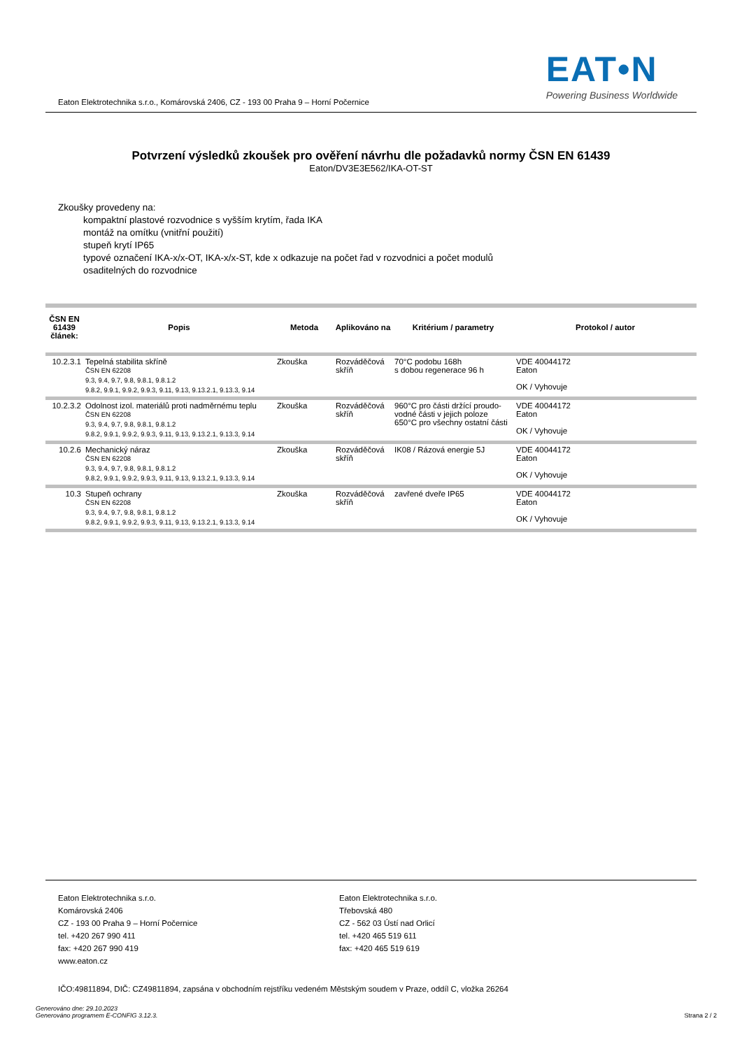Eaton Elektrotechnika s.r.o., Komárovská 2406, CZ - 193 00 Praha 9 – Horní Počernice
EAT•N
Powering Business Worldwide
Potvrzení výsledků zkoušek pro ověření návrhu dle požadavků normy ČSN EN 61439
Eaton/DV3E3E562/IKA-OT-ST
Zkoušky provedeny na:
kompaktní plastové rozvodnice s vyšším krytím, řada IKA
montáž na omítku (vnitřní použití)
stupeň krytí IP65
typové označení IKA-x/x-OT, IKA-x/x-ST, kde x odkazuje na počet řad v rozvodnici a počet modulů
osaditelných do rozvodnice
| ČSN EN 61439 článek: | Popis | Metoda | Aplikováno na | Kritérium / parametry | Protokol / autor |
| --- | --- | --- | --- | --- | --- |
| 10.2.3.1 | Tepelná stabilita skříně ČSN EN 62208 9.3, 9.4, 9.7, 9.8, 9.8.1, 9.8.1.2 9.8.2, 9.9.1, 9.9.2, 9.9.3, 9.11, 9.13, 9.13.2.1, 9.13.3, 9.14 | Zkouška | Rozváděčová skříň | 70°C podobu 168h s dobou regenerace 96 h | VDE 40044172 Eaton OK / Vyhovuje |
| 10.2.3.2 | Odolnost izol. materiálů proti nadměrnému teplu ČSN EN 62208 9.3, 9.4, 9.7, 9.8, 9.8.1, 9.8.1.2 9.8.2, 9.9.1, 9.9.2, 9.9.3, 9.11, 9.13, 9.13.2.1, 9.13.3, 9.14 | Zkouška | Rozváděčová skříň | 960°C pro části držící proudo-vodné části v jejich poloze 650°C pro všechny ostatní části | VDE 40044172 Eaton OK / Vyhovuje |
| 10.2.6 | Mechanický náraz ČSN EN 62208 9.3, 9.4, 9.7, 9.8, 9.8.1, 9.8.1.2 9.8.2, 9.9.1, 9.9.2, 9.9.3, 9.11, 9.13, 9.13.2.1, 9.13.3, 9.14 | Zkouška | Rozváděčová skříň | IK08 / Rázová energie 5J | VDE 40044172 Eaton OK / Vyhovuje |
| 10.3 | Stupeň ochrany ČSN EN 62208 9.3, 9.4, 9.7, 9.8, 9.8.1, 9.8.1.2 9.8.2, 9.9.1, 9.9.2, 9.9.3, 9.11, 9.13, 9.13.2.1, 9.13.3, 9.14 | Zkouška | Rozváděčová skříň | zavřené dveře IP65 | VDE 40044172 Eaton OK / Vyhovuje |
Eaton Elektrotechnika s.r.o.
Komárovská 2406
CZ - 193 00 Praha 9 – Horní Počernice
tel. +420 267 990 411
fax: +420 267 990 419
www.eaton.cz
Eaton Elektrotechnika s.r.o.
Třebovská 480
CZ - 562 03 Ústí nad Orlicí
tel. +420 465 519 611
fax: +420 465 519 619
IČO:49811894, DIČ: CZ49811894, zapsána v obchodním rejstříku vedeném Městským soudem v Praze, oddíl C, vložka 26264
Generováno dne: 29.10.2023
Generováno programem E-CONFIG 3.12.3.
Strana 2 / 2